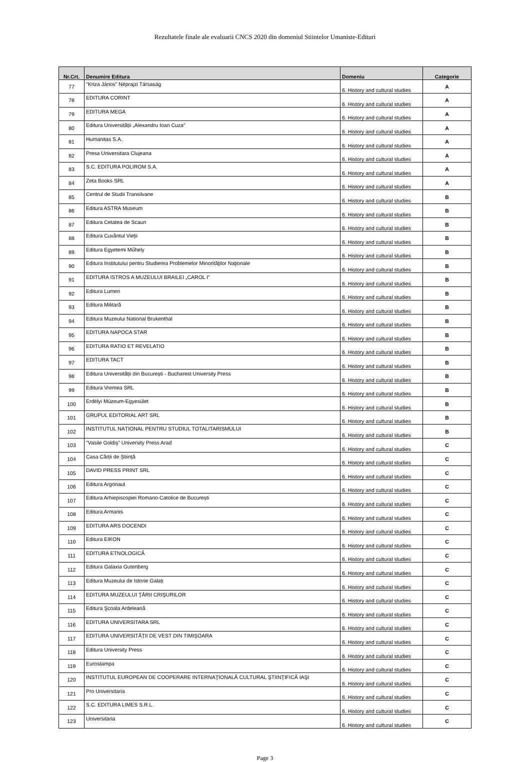Rezultatele finale ale evaluarii CNCS 2020 din domeniul Stiintelor Umaniste-Edituri
| Nr.Crt. | Denumire Editura | Domeniu | Categorie |
| --- | --- | --- | --- |
| 77 | "Kriza János" Néprajzi Társaság | 6. History and cultural studies | A |
| 78 | EDITURA CORINT | 6. History and cultural studies | A |
| 79 | EDITURA MEGA | 6. History and cultural studies | A |
| 80 | Editura Universității „Alexandru Ioan Cuza” | 6. History and cultural studies | A |
| 81 | Humanitas S.A. | 6. History and cultural studies | A |
| 82 | Presa Universitara Clujeana | 6. History and cultural studies | A |
| 83 | S.C. EDITURA POLIROM S.A. | 6. History and cultural studies | A |
| 84 | Zeta Books SRL | 6. History and cultural studies | A |
| 85 | Centrul de Studii Transilvane | 6. History and cultural studies | B |
| 86 | Editura ASTRA Museum | 6. History and cultural studies | B |
| 87 | Editura Cetatea de Scaun | 6. History and cultural studies | B |
| 88 | Editura Cuvântul Vieții | 6. History and cultural studies | B |
| 89 | Editura Egyetemi Műhely | 6. History and cultural studies | B |
| 90 | Editura Institutului pentru Studierea Problemelor Minorităţilor Naţionale | 6. History and cultural studies | B |
| 91 | EDITURA ISTROS A MUZEULUI BRAILEI „CAROL I” | 6. History and cultural studies | B |
| 92 | Editura Lumen | 6. History and cultural studies | B |
| 93 | Editura Militară | 6. History and cultural studies | B |
| 94 | Editura Muzeului National Brukenthal | 6. History and cultural studies | B |
| 95 | EDITURA NAPOCA STAR | 6. History and cultural studies | B |
| 96 | EDITURA RATIO ET REVELATIO | 6. History and cultural studies | B |
| 97 | EDITURA TACT | 6. History and cultural studies | B |
| 98 | Editura Universității din București - Bucharest University Press | 6. History and cultural studies | B |
| 99 | Editura Vremea SRL | 6. History and cultural studies | B |
| 100 | Erdélyi Múzeum-Egyesület | 6. History and cultural studies | B |
| 101 | GRUPUL EDITORIAL ART SRL | 6. History and cultural studies | B |
| 102 | INSTITUTUL NAȚIONAL PENTRU STUDIUL TOTALITARISMULUI | 6. History and cultural studies | B |
| 103 | "Vasile Goldiş" University Press Arad | 6. History and cultural studies | C |
| 104 | Casa Cărții de Știință | 6. History and cultural studies | C |
| 105 | DAVID PRESS PRINT SRL | 6. History and cultural studies | C |
| 106 | Editura Argonaut | 6. History and cultural studies | C |
| 107 | Editura Arhiepiscopiei Romano-Catolice de București | 6. History and cultural studies | C |
| 108 | Editura Armanis | 6. History and cultural studies | C |
| 109 | EDITURA ARS DOCENDI | 6. History and cultural studies | C |
| 110 | Editura EIKON | 6. History and cultural studies | C |
| 111 | EDITURA ETNOLOGICĂ | 6. History and cultural studies | C |
| 112 | Editura Galaxia Gutenberg | 6. History and cultural studies | C |
| 113 | Editura Muzeului de Istorie Galați | 6. History and cultural studies | C |
| 114 | EDITURA MUZEULUI ŢĂRII CRIŞURILOR | 6. History and cultural studies | C |
| 115 | Editura Şcoala Ardeleană | 6. History and cultural studies | C |
| 116 | EDITURA UNIVERSITARA SRL | 6. History and cultural studies | C |
| 117 | EDITURA UNIVERSITĂȚII DE VEST DIN TIMIȘOARA | 6. History and cultural studies | C |
| 118 | Editura University Press | 6. History and cultural studies | C |
| 119 | Eurostampa | 6. History and cultural studies | C |
| 120 | INSTITUTUL EUROPEAN DE COOPERARE INTERNAŢIONALĂ CULTURAL ŞTIINŢIFICĂ IAŞI | 6. History and cultural studies | C |
| 121 | Pro Universitaria | 6. History and cultural studies | C |
| 122 | S.C. EDITURA LIMES S.R.L. | 6. History and cultural studies | C |
| 123 | Universitaria | 6. History and cultural studies | C |
Page 3